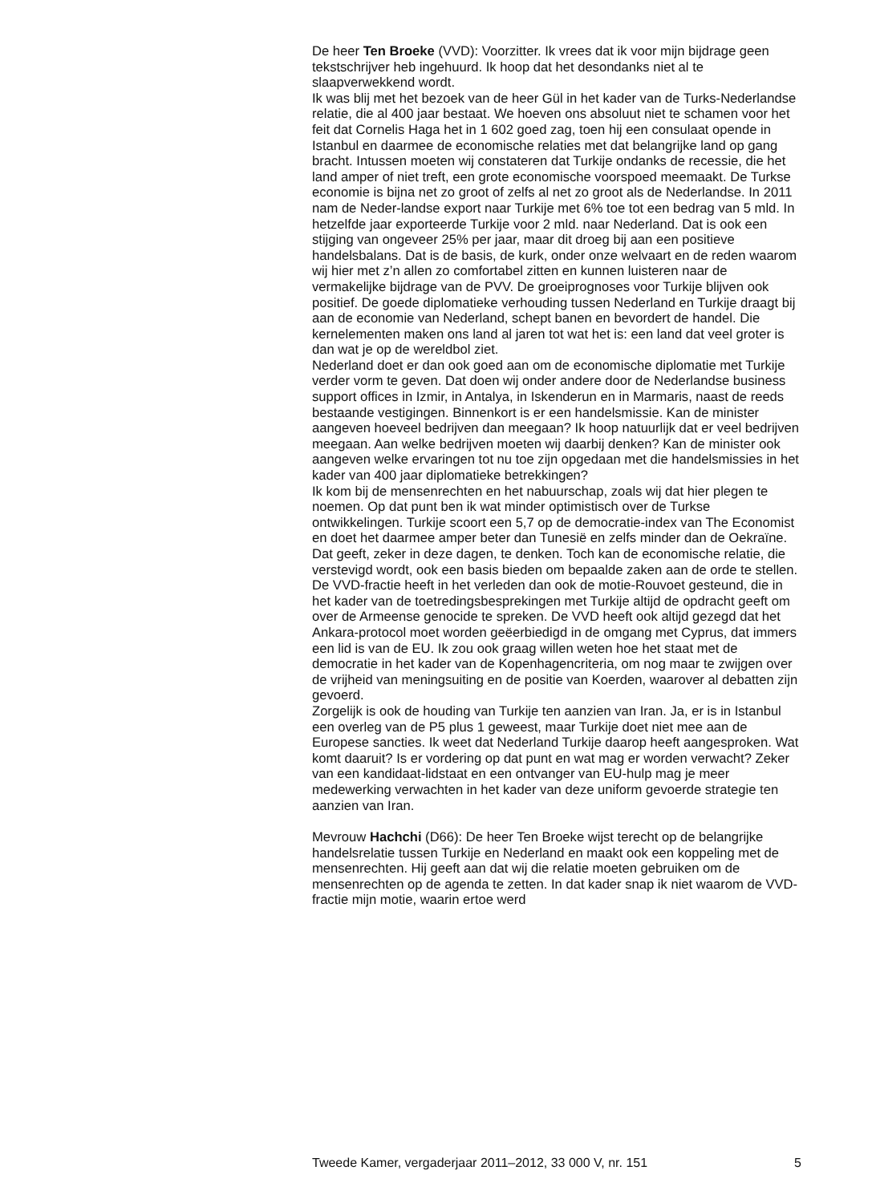De heer Ten Broeke (VVD): Voorzitter. Ik vrees dat ik voor mijn bijdrage geen tekstschrijver heb ingehuurd. Ik hoop dat het desondanks niet al te slaapverwekkend wordt.
Ik was blij met het bezoek van de heer Gül in het kader van de Turks-Nederlandse relatie, die al 400 jaar bestaat. We hoeven ons absoluut niet te schamen voor het feit dat Cornelis Haga het in 1 602 goed zag, toen hij een consulaat opende in Istanbul en daarmee de economische relaties met dat belangrijke land op gang bracht. Intussen moeten wij constateren dat Turkije ondanks de recessie, die het land amper of niet treft, een grote economische voorspoed meemaakt. De Turkse economie is bijna net zo groot of zelfs al net zo groot als de Nederlandse. In 2011 nam de Neder-landse export naar Turkije met 6% toe tot een bedrag van 5 mld. In hetzelfde jaar exporteerde Turkije voor 2 mld. naar Nederland. Dat is ook een stijging van ongeveer 25% per jaar, maar dit droeg bij aan een positieve handelsbalans. Dat is de basis, de kurk, onder onze welvaart en de reden waarom wij hier met z’n allen zo comfortabel zitten en kunnen luisteren naar de vermakelijke bijdrage van de PVV. De groeiprognoses voor Turkije blijven ook positief. De goede diplomatieke verhouding tussen Nederland en Turkije draagt bij aan de economie van Nederland, schept banen en bevordert de handel. Die kernelementen maken ons land al jaren tot wat het is: een land dat veel groter is dan wat je op de wereldbol ziet.
Nederland doet er dan ook goed aan om de economische diplomatie met Turkije verder vorm te geven. Dat doen wij onder andere door de Nederlandse business support offices in Izmir, in Antalya, in Iskenderun en in Marmaris, naast de reeds bestaande vestigingen. Binnenkort is er een handelsmissie. Kan de minister aangeven hoeveel bedrijven dan meegaan? Ik hoop natuurlijk dat er veel bedrijven meegaan. Aan welke bedrijven moeten wij daarbij denken? Kan de minister ook aangeven welke ervaringen tot nu toe zijn opgedaan met die handelsmissies in het kader van 400 jaar diplomatieke betrekkingen?
Ik kom bij de mensenrechten en het nabuurschap, zoals wij dat hier plegen te noemen. Op dat punt ben ik wat minder optimistisch over de Turkse ontwikkelingen. Turkije scoort een 5,7 op de democratie-index van The Economist en doet het daarmee amper beter dan Tunesië en zelfs minder dan de Oekraïne. Dat geeft, zeker in deze dagen, te denken. Toch kan de economische relatie, die verstevigd wordt, ook een basis bieden om bepaalde zaken aan de orde te stellen. De VVD-fractie heeft in het verleden dan ook de motie-Rouvoet gesteund, die in het kader van de toetredingsbesprekingen met Turkije altijd de opdracht geeft om over de Armeense genocide te spreken. De VVD heeft ook altijd gezegd dat het Ankara-protocol moet worden geëerbiedigd in de omgang met Cyprus, dat immers een lid is van de EU. Ik zou ook graag willen weten hoe het staat met de democratie in het kader van de Kopenhagencriteria, om nog maar te zwijgen over de vrijheid van meningsuiting en de positie van Koerden, waarover al debatten zijn gevoerd.
Zorgelijk is ook de houding van Turkije ten aanzien van Iran. Ja, er is in Istanbul een overleg van de P5 plus 1 geweest, maar Turkije doet niet mee aan de Europese sancties. Ik weet dat Nederland Turkije daarop heeft aangesproken. Wat komt daaruit? Is er vordering op dat punt en wat mag er worden verwacht? Zeker van een kandidaat-lidstaat en een ontvanger van EU-hulp mag je meer medewerking verwachten in het kader van deze uniform gevoerde strategie ten aanzien van Iran.
Mevrouw Hachchi (D66): De heer Ten Broeke wijst terecht op de belangrijke handelsrelatie tussen Turkije en Nederland en maakt ook een koppeling met de mensenrechten. Hij geeft aan dat wij die relatie moeten gebruiken om de mensenrechten op de agenda te zetten. In dat kader snap ik niet waarom de VVD-fractie mijn motie, waarin ertoe werd
Tweede Kamer, vergaderjaar 2011–2012, 33 000 V, nr. 151 5